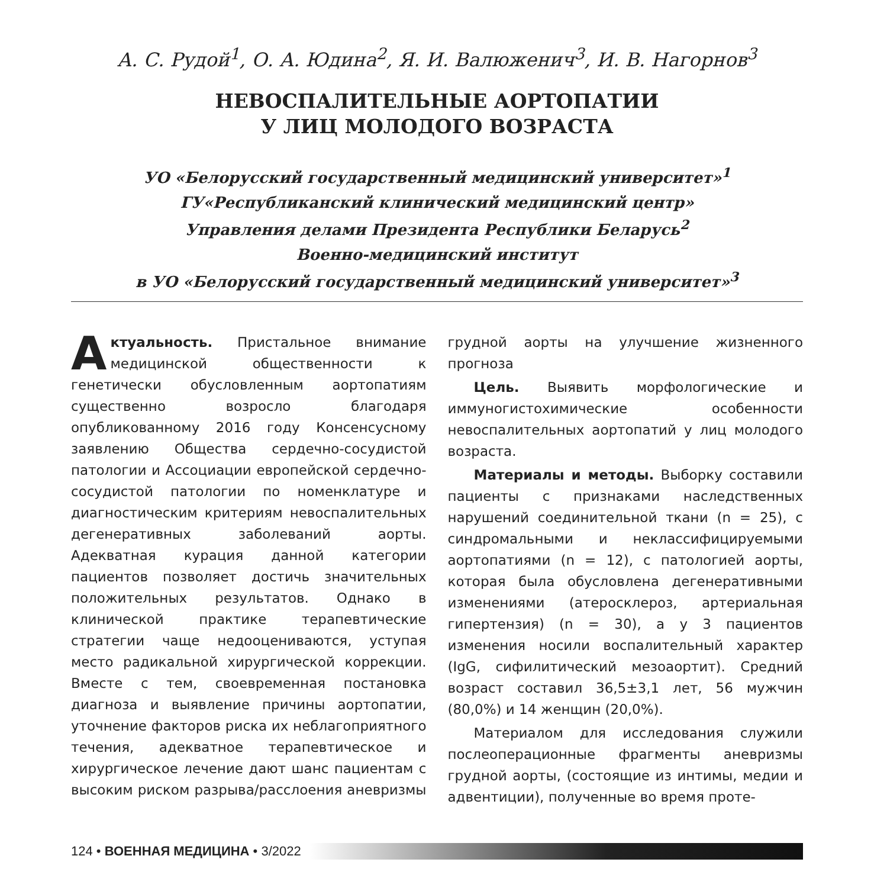А. С. Рудой<sup>1</sup>, О. А. Юдина<sup>2</sup>, Я. И. Валюженич<sup>3</sup>, И. В. Нагорнов<sup>3</sup>
НЕВОСПАЛИТЕЛЬНЫЕ АОРТОПАТИИ
У ЛИЦ МОЛОДОГО ВОЗРАСТА
УО «Белорусский государственный медицинский университет»<sup>1</sup>
ГУ«Республиканский клинический медицинский центр»
Управления делами Президента Республики Беларусь<sup>2</sup>
Военно-медицинский институт
в УО «Белорусский государственный медицинский университет»<sup>3</sup>
Актуальность. Пристальное внимание медицинской общественности к генетически обусловленным аортопатиям существенно возросло благодаря опубликованному 2016 году Консенсусному заявлению Общества сердечно-сосудистой патологии и Ассоциации европейской сердечно-сосудистой патологии по номенклатуре и диагностическим критериям невоспалительных дегенеративных заболеваний аорты. Адекватная курация данной категории пациентов позволяет достичь значительных положительных результатов. Однако в клинической практике терапевтические стратегии чаще недооцениваются, уступая место радикальной хирургической коррекции. Вместе с тем, своевременная постановка диагноза и выявление причины аортопатии, уточнение факторов риска их неблагоприятного течения, адекватное терапевтическое и хирургическое лечение дают шанс пациентам с высоким риском разрыва/расслоения аневризмы грудной аорты на улучшение жизненного прогноза
Цель. Выявить морфологические и иммуногистохимические особенности невоспалительных аортопатий у лиц молодого возраста.
Материалы и методы. Выборку составили пациенты с признаками наследственных нарушений соединительной ткани (n = 25), с синдромальными и неклассифицируемыми аортопатиями (n = 12), с патологией аорты, которая была обусловлена дегенеративными изменениями (атеросклероз, артериальная гипертензия) (n = 30), а у 3 пациентов изменения носили воспалительный характер (IgG, сифилитический мезоаортит). Средний возраст составил 36,5±3,1 лет, 56 мужчин (80,0%) и 14 женщин (20,0%).
Материалом для исследования служили послеоперационные фрагменты аневризмы грудной аорты, (состоящие из интимы, медии и адвентиции), полученные во время проте-
124 • ВОЕННАЯ МЕДИЦИНА • 3/2022